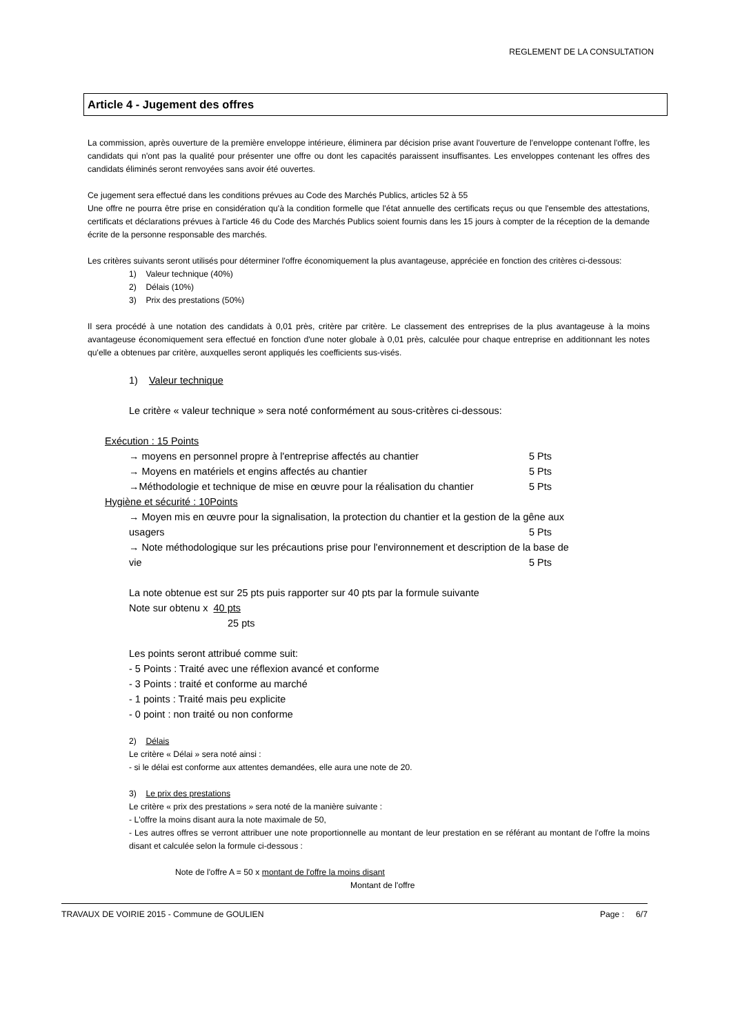REGLEMENT DE LA CONSULTATION
Article 4 - Jugement des offres
La commission, après ouverture de la première enveloppe intérieure, éliminera par décision prise avant l'ouverture de l'enveloppe contenant l'offre, les candidats qui n'ont pas la qualité pour présenter une offre ou dont les capacités paraissent insuffisantes. Les enveloppes contenant les offres des candidats éliminés seront renvoyées sans avoir été ouvertes.
Ce jugement sera effectué dans les conditions prévues au Code des Marchés Publics, articles 52 à 55
Une offre ne pourra être prise en considération qu'à la condition formelle que l'état annuelle des certificats reçus ou que l'ensemble des attestations, certificats et déclarations prévues à l'article 46 du Code des Marchés Publics soient fournis dans les 15 jours à compter de la réception de la demande écrite de la personne responsable des marchés.
Les critères suivants seront utilisés pour déterminer l'offre économiquement la plus avantageuse, appréciée en fonction des critères ci-dessous:
1) Valeur technique (40%)
2) Délais (10%)
3) Prix des prestations (50%)
Il sera procédé à une notation des candidats à 0,01 près, critère par critère. Le classement des entreprises de la plus avantageuse à la moins avantageuse économiquement sera effectué en fonction d'une noter globale à 0,01 près, calculée pour chaque entreprise en additionnant les notes qu'elle a obtenues par critère, auxquelles seront appliqués les coefficients sus-visés.
1) Valeur technique
Le critère « valeur technique » sera noté conformément au sous-critères ci-dessous:
Exécution : 15 Points
→ moyens en personnel propre à l'entreprise affectés au chantier 5 Pts
→ Moyens en matériels et engins affectés au chantier 5 Pts
→Méthodologie et technique de mise en œuvre pour la réalisation du chantier 5 Pts
Hygiène et sécurité : 10Points
→ Moyen mis en œuvre pour la signalisation, la protection du chantier et la gestion de la gêne aux
usagers 5 Pts
→ Note méthodologique sur les précautions prise pour l'environnement et description de la base de
vie 5 Pts
La note obtenue est sur 25 pts puis rapporter sur 40 pts par la formule suivante
Note sur obtenu x 40 pts
25 pts
Les points seront attribué comme suit:
- 5 Points : Traité avec une réflexion avancé et conforme
- 3 Points : traité et conforme au marché
- 1 points : Traité mais peu explicite
- 0 point : non traité ou non conforme
2) Délais
Le critère « Délai » sera noté ainsi :
- si le délai est conforme aux attentes demandées, elle aura une note de 20.
3) Le prix des prestations
Le critère « prix des prestations » sera noté de la manière suivante :
- L'offre la moins disant aura la note maximale de 50,
- Les autres offres se verront attribuer une note proportionnelle au montant de leur prestation en se référant au montant de l'offre la moins disant et calculée selon la formule ci-dessous :
Note de l'offre A = 50 x montant de l'offre la moins disant
Montant de l'offre
TRAVAUX DE VOIRIE 2015 - Commune de GOULIEN Page : 6/7